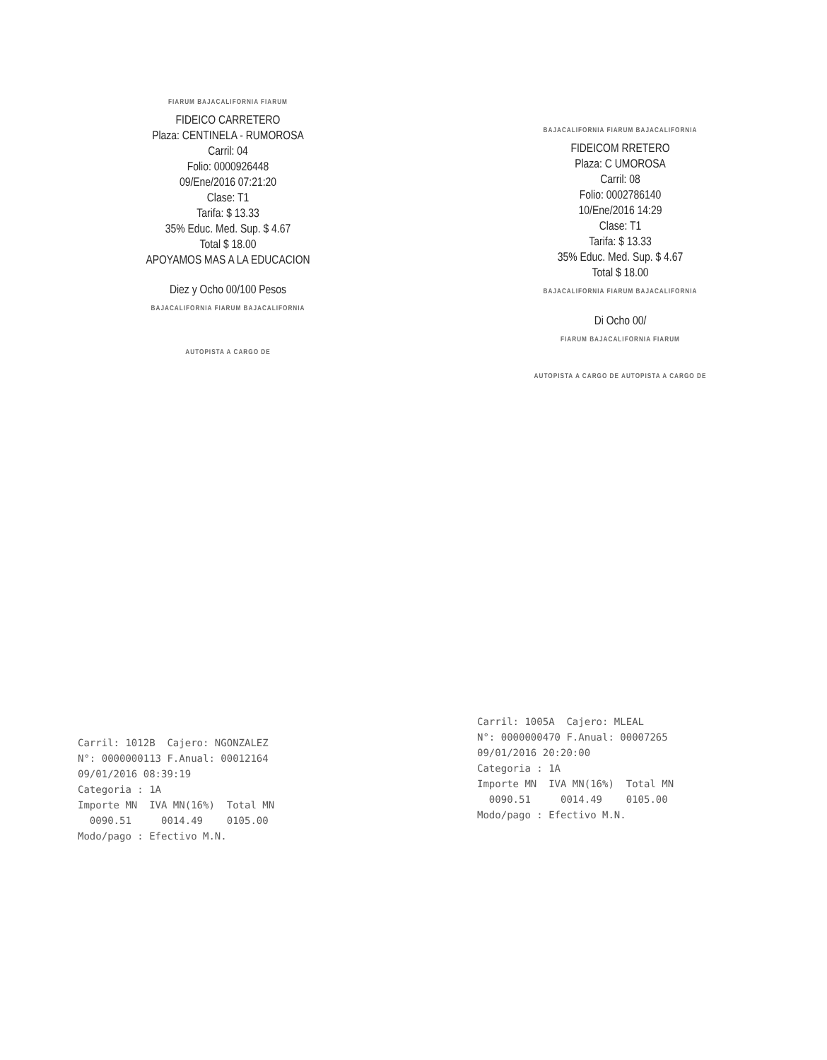FIARUM BAJACALIFORNIA FIARUM
FIDEICO CARRETERO
Plaza: CENTINELA - RUMOROSA
Carril: 04
Folio: 0000926448
09/Ene/2016 07:21:20
Clase: T1
Tarifa: $ 13.33
35% Educ. Med. Sup. $ 4.67
Total $ 18.00
APOYAMOS MAS A LA EDUCACION
Diez y Ocho 00/100 Pesos
BAJACALIFORNIA FIARUM BAJACALIFORNIA
AUTOPISTA A CARGO DE
BAJACALIFORNIA FIARUM BAJACALIFORNIA
FIDEICOM RRETERO
Plaza: C UMOROSA
Carril: 08
Folio: 0002786140
10/Ene/2016 14:29
Clase: T1
Tarifa: $ 13.33
35% Educ. Med. Sup. $ 4.67
Total $ 18.00
BAJACALIFORNIA FIARUM BAJACALIFORNIA
Di Ocho 00/
FIARUM BAJACALIFORNIA FIARUM
AUTOPISTA A CARGO DE AUTOPISTA A CARGO DE
Carril: 1012B Cajero: NGONZALEZ N°: 0000000113 F.Anual: 00012164 09/01/2016 08:39:19 Categoria : 1A Importe MN IVA MN(16%) Total MN 0090.51 0014.49 0105.00 Modo/pago : Efectivo M.N.
Carril: 1005A Cajero: MLEAL N°: 0000000470 F.Anual: 00007265 09/01/2016 20:20:00 Categoria : 1A Importe MN IVA MN(16%) Total MN 0090.51 0014.49 0105.00 Modo/pago : Efectivo M.N.